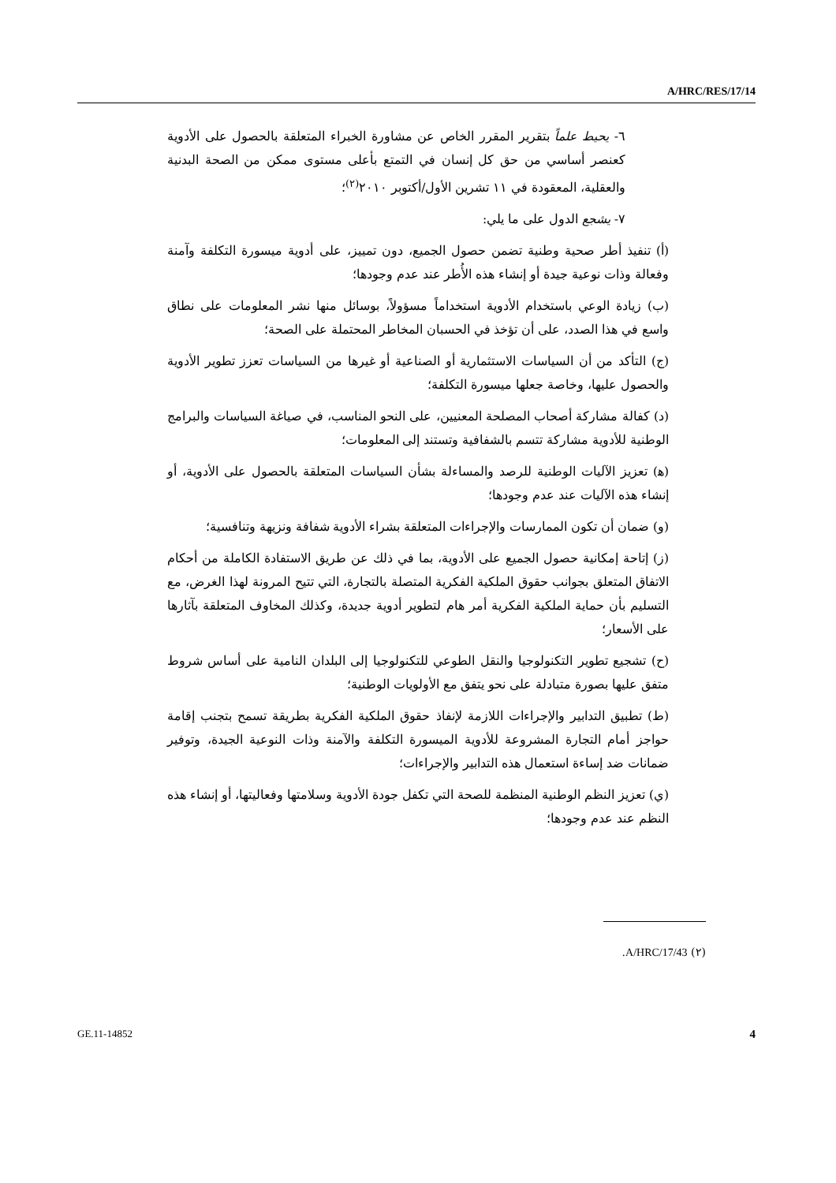A/HRC/RES/17/14
٦- يحيط علماً بتقرير المقرر الخاص عن مشاورة الخبراء المتعلقة بالحصول على الأدوية كعنصر أساسي من حق كل إنسان في التمتع بأعلى مستوى ممكن من الصحة البدنية والعقلية، المعقودة في ١١ تشرين الأول/أكتوبر ٢٠١٠<sup>(٢)</sup>؛
٧- يشجع الدول على ما يلي:
(أ) تنفيذ أطر صحية وطنية تضمن حصول الجميع، دون تمييز، على أدوية ميسورة التكلفة وآمنة وفعالة وذات نوعية جيدة أو إنشاء هذه الأُطر عند عدم وجودها؛
(ب) زيادة الوعي باستخدام الأدوية استخداماً مسؤولاً، بوسائل منها نشر المعلومات على نطاق واسع في هذا الصدد، على أن تؤخذ في الحسبان المخاطر المحتملة على الصحة؛
(ج) التأكد من أن السياسات الاستثمارية أو الصناعية أو غيرها من السياسات تعزز تطوير الأدوية والحصول عليها، وخاصة جعلها ميسورة التكلفة؛
(د) كفالة مشاركة أصحاب المصلحة المعنيين، على النحو المناسب، في صياغة السياسات والبرامج الوطنية للأدوية مشاركة تتسم بالشفافية وتستند إلى المعلومات؛
(ﻫ) تعزيز الآليات الوطنية للرصد والمساءلة بشأن السياسات المتعلقة بالحصول على الأدوية، أو إنشاء هذه الآليات عند عدم وجودها؛
(و) ضمان أن تكون الممارسات والإجراءات المتعلقة بشراء الأدوية شفافة ونزيهة وتنافسية؛
(ز) إتاحة إمكانية حصول الجميع على الأدوية، بما في ذلك عن طريق الاستفادة الكاملة من أحكام الاتفاق المتعلق بجوانب حقوق الملكية الفكرية المتصلة بالتجارة، التي تتيح المرونة لهذا الغرض، مع التسليم بأن حماية الملكية الفكرية أمر هام لتطوير أدوية جديدة، وكذلك المخاوف المتعلقة بآثارها على الأسعار؛
(ح) تشجيع تطوير التكنولوجيا والنقل الطوعي للتكنولوجيا إلى البلدان النامية على أساس شروط متفق عليها بصورة متبادلة على نحو يتفق مع الأولويات الوطنية؛
(ط) تطبيق التدابير والإجراءات اللازمة لإنفاذ حقوق الملكية الفكرية بطريقة تسمح بتجنب إقامة حواجز أمام التجارة المشروعة للأدوية الميسورة التكلفة والآمنة وذات النوعية الجيدة، وتوفير ضمانات ضد إساءة استعمال هذه التدابير والإجراءات؛
(ي) تعزيز النظم الوطنية المنظمة للصحة التي تكفل جودة الأدوية وسلامتها وفعاليتها، أو إنشاء هذه النظم عند عدم وجودها؛
(٢) A/HRC/17/43.
GE.11-14852 4